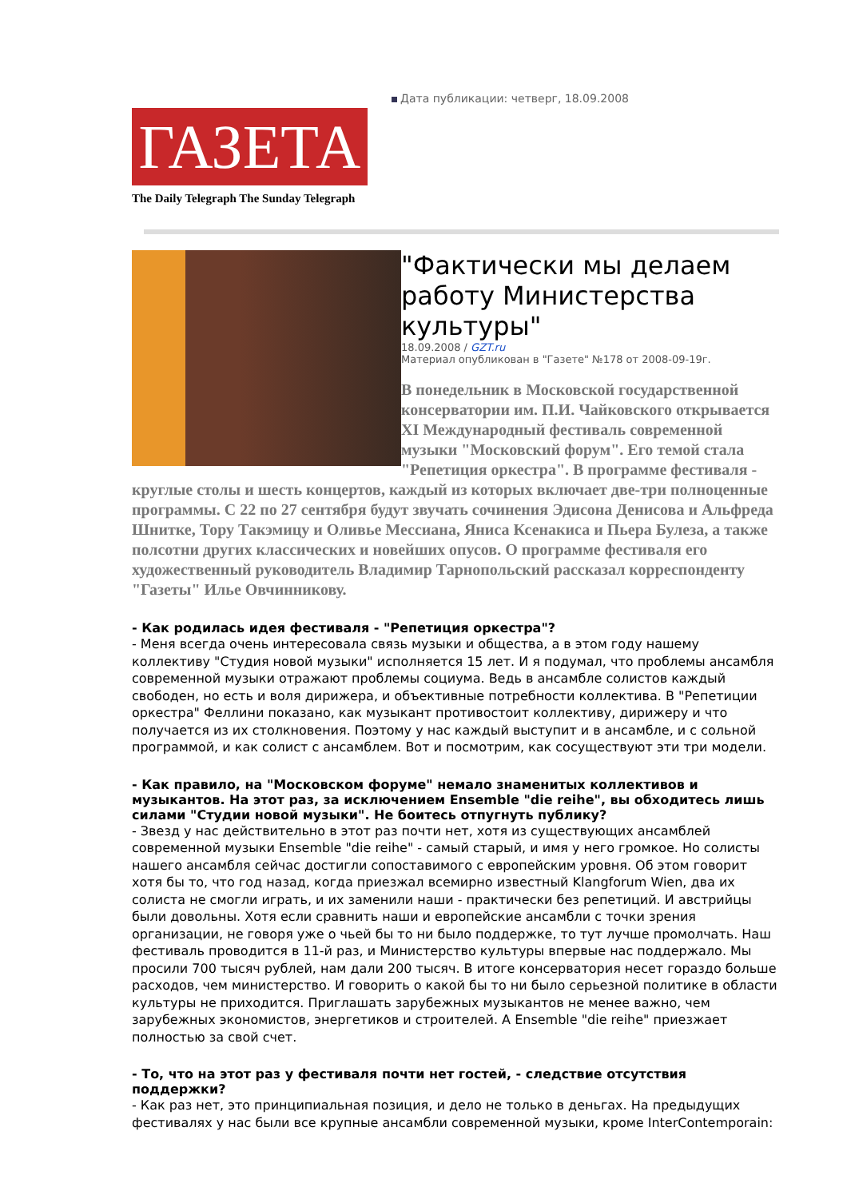ГАЗЕТА
The Daily Telegraph The Sunday Telegraph
Дата публикации: четверг, 18.09.2008
"Фактически мы делаем работу Министерства культуры"
18.09.2008 / GZT.ru
Материал опубликован в "Газете" №178 от 2008-09-19г.
В понедельник в Московской государственной консерватории им. П.И. Чайковского открывается XI Международный фестиваль современной музыки "Московский форум". Его темой стала "Репетиция оркестра". В программе фестиваля - круглые столы и шесть концертов, каждый из которых включает две-три полноценные программы. С 22 по 27 сентября будут звучать сочинения Эдисона Денисова и Альфреда Шнитке, Тору Такэмицу и Оливье Мессиана, Яниса Ксенакиса и Пьера Булеза, а также полсотни других классических и новейших опусов. О программе фестиваля его художественный руководитель Владимир Тарнопольский рассказал корреспонденту "Газеты" Илье Овчинникову.
- Как родилась идея фестиваля - "Репетиция оркестра"?
- Меня всегда очень интересовала связь музыки и общества, а в этом году нашему коллективу "Студия новой музыки" исполняется 15 лет. И я подумал, что проблемы ансамбля современной музыки отражают проблемы социума. Ведь в ансамбле солистов каждый свободен, но есть и воля дирижера, и объективные потребности коллектива. В "Репетиции оркестра" Феллини показано, как музыкант противостоит коллективу, дирижеру и что получается из их столкновения. Поэтому у нас каждый выступит и в ансамбле, и с сольной программой, и как солист с ансамблем. Вот и посмотрим, как сосуществуют эти три модели.
- Как правило, на "Московском форуме" немало знаменитых коллективов и музыкантов. На этот раз, за исключением Ensemble "die reihe", вы обходитесь лишь силами "Студии новой музыки". Не боитесь отпугнуть публику?
- Звезд у нас действительно в этот раз почти нет, хотя из существующих ансамблей современной музыки Ensemble "die reihe" - самый старый, и имя у него громкое. Но солисты нашего ансамбля сейчас достигли сопоставимого с европейским уровня. Об этом говорит хотя бы то, что год назад, когда приезжал всемирно известный Klangforum Wien, два их солиста не смогли играть, и их заменили наши - практически без репетиций. И австрийцы были довольны. Хотя если сравнить наши и европейские ансамбли с точки зрения организации, не говоря уже о чьей бы то ни было поддержке, то тут лучше промолчать. Наш фестиваль проводится в 11-й раз, и Министерство культуры впервые нас поддержало. Мы просили 700 тысяч рублей, нам дали 200 тысяч. В итоге консерватория несет гораздо больше расходов, чем министерство. И говорить о какой бы то ни было серьезной политике в области культуры не приходится. Приглашать зарубежных музыкантов не менее важно, чем зарубежных экономистов, энергетиков и строителей. А Ensemble "die reihe" приезжает полностью за свой счет.
- То, что на этот раз у фестиваля почти нет гостей, - следствие отсутствия поддержки?
- Как раз нет, это принципиальная позиция, и дело не только в деньгах. На предыдущих фестивалях у нас были все крупные ансамбли современной музыки, кроме InterContemporain: